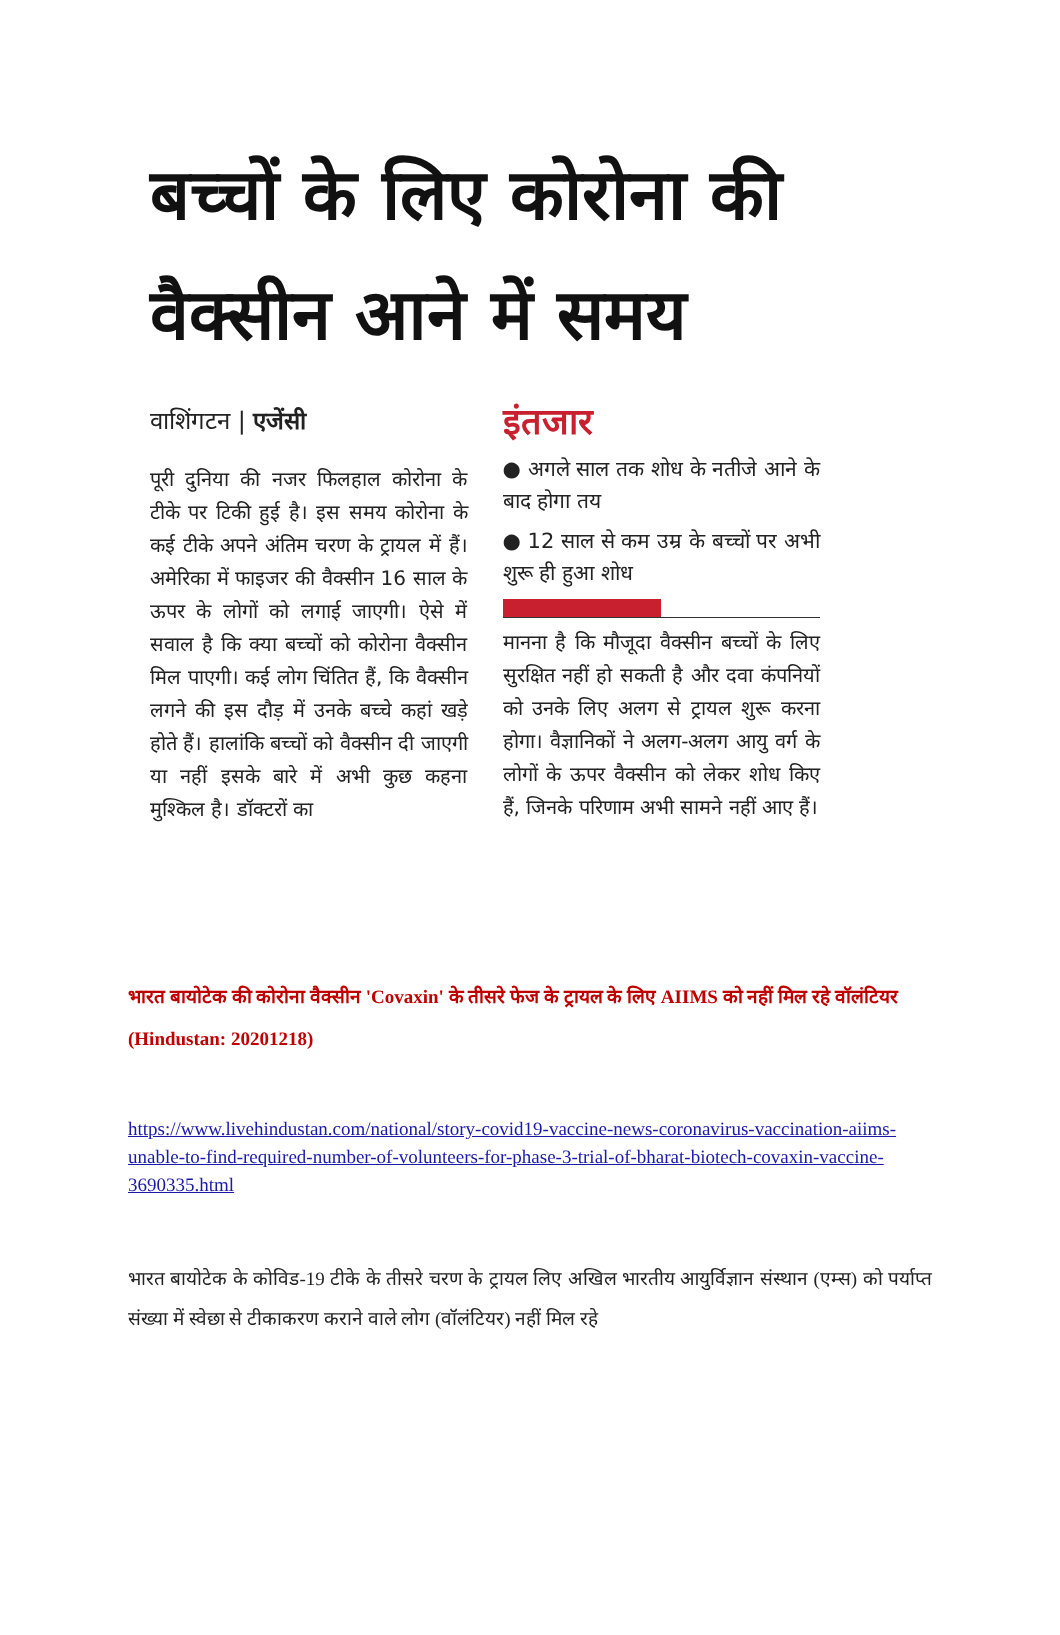बच्चों के लिए कोरोना की वैक्सीन आने में समय
वाशिंगटन | एजेंसी
पूरी दुनिया की नजर फिलहाल कोरोना के टीके पर टिकी हुई है। इस समय कोरोना के कई टीके अपने अंतिम चरण के ट्रायल में हैं। अमेरिका में फाइजर की वैक्सीन 16 साल के ऊपर के लोगों को लगाई जाएगी। ऐसे में सवाल है कि क्या बच्चों को कोरोना वैक्सीन मिल पाएगी। कई लोग चिंतित हैं, कि वैक्सीन लगने की इस दौड़ में उनके बच्चे कहां खड़े होते हैं। हालांकि बच्चों को वैक्सीन दी जाएगी या नहीं इसके बारे में अभी कुछ कहना मुश्किल है। डॉक्टरों का
इंतजार
● अगले साल तक शोध के नतीजे आने के बाद होगा तय
● 12 साल से कम उम्र के बच्चों पर अभी शुरू ही हुआ शोध
मानना है कि मौजूदा वैक्सीन बच्चों के लिए सुरक्षित नहीं हो सकती है और दवा कंपनियों को उनके लिए अलग से ट्रायल शुरू करना होगा। वैज्ञानिकों ने अलग-अलग आयु वर्ग के लोगों के ऊपर वैक्सीन को लेकर शोध किए हैं, जिनके परिणाम अभी सामने नहीं आए हैं।
भारत बायोटेक की कोरोना वैक्सीन 'Covaxin' के तीसरे फेज के ट्रायल के लिए AIIMS को नहीं मिल रहे वॉलंटियर (Hindustan: 20201218)
https://www.livehindustan.com/national/story-covid19-vaccine-news-coronavirus-vaccination-aiims-unable-to-find-required-number-of-volunteers-for-phase-3-trial-of-bharat-biotech-covaxin-vaccine-3690335.html
भारत बायोटेक के कोविड-19 टीके के तीसरे चरण के ट्रायल लिए अखिल भारतीय आयुर्विज्ञान संस्थान (एम्स) को पर्याप्त संख्या में स्वेछा से टीकाकरण कराने वाले लोग (वॉलंटियर) नहीं मिल रहे